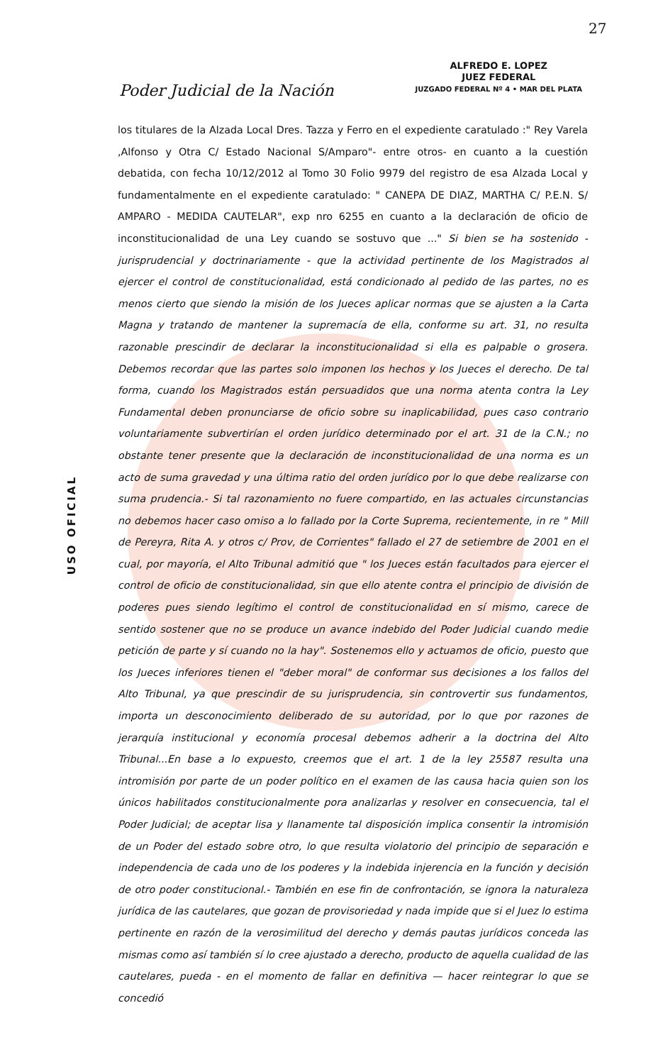27
USO OFICIAL
Poder Judicial de la Nación
ALFREDO E. LOPEZ
JUEZ FEDERAL
JUZGADO FEDERAL Nº 4 • MAR DEL PLATA
los titulares de la Alzada Local Dres. Tazza y Ferro en el expediente caratulado :" Rey Varela ,Alfonso y Otra C/ Estado Nacional S/Amparo"- entre otros- en cuanto a la cuestión debatida, con fecha 10/12/2012 al Tomo 30 Folio 9979 del registro de esa Alzada Local y fundamentalmente en el expediente caratulado: " CANEPA DE DIAZ, MARTHA C/ P.E.N. S/ AMPARO - MEDIDA CAUTELAR", exp nro 6255 en cuanto a la declaración de oficio de inconstitucionalidad de una Ley cuando se sostuvo que ..." Si bien se ha sostenido - jurisprudencial y doctrinariamente - que la actividad pertinente de los Magistrados al ejercer el control de constitucionalidad, está condicionado al pedido de las partes, no es menos cierto que siendo la misión de los Jueces aplicar normas que se ajusten a la Carta Magna y tratando de mantener la supremacía de ella, conforme su art. 31, no resulta razonable prescindir de declarar la inconstitucionalidad si ella es palpable o grosera. Debemos recordar que las partes solo imponen los hechos y los Jueces el derecho. De tal forma, cuando los Magistrados están persuadidos que una norma atenta contra la Ley Fundamental deben pronunciarse de oficio sobre su inaplicabilidad, pues caso contrario voluntariamente subvertirían el orden jurídico determinado por el art. 31 de la C.N.; no obstante tener presente que la declaración de inconstitucionalidad de una norma es un acto de suma gravedad y una última ratio del orden jurídico por lo que debe realizarse con suma prudencia.- Si tal razonamiento no fuere compartido, en las actuales circunstancias no debemos hacer caso omiso a lo fallado por la Corte Suprema, recientemente, in re " Mill de Pereyra, Rita A. y otros c/ Prov, de Corrientes" fallado el 27 de setiembre de 2001 en el cual, por mayoría, el Alto Tribunal admitió que " los Jueces están facultados para ejercer el control de oficio de constitucionalidad, sin que ello atente contra el principio de división de poderes pues siendo legítimo el control de constitucionalidad en sí mismo, carece de sentido sostener que no se produce un avance indebido del Poder Judicial cuando medie petición de parte y sí cuando no la hay". Sostenemos ello y actuamos de oficio, puesto que los Jueces inferiores tienen el "deber moral" de conformar sus decisiones a los fallos del Alto Tribunal, ya que prescindir de su jurisprudencia, sin controvertir sus fundamentos, importa un desconocimiento deliberado de su autoridad, por lo que por razones de jerarquía institucional y economía procesal debemos adherir a la doctrina del Alto Tribunal...En base a lo expuesto, creemos que el art. 1 de la ley 25587 resulta una intromisión por parte de un poder político en el examen de las causa hacia quien son los únicos habilitados constitucionalmente pora analizarlas y resolver en consecuencia, tal el Poder Judicial; de aceptar lisa y llanamente tal disposición implica consentir la intromisión de un Poder del estado sobre otro, lo que resulta violatorio del principio de separación e independencia de cada uno de los poderes y la indebida injerencia en la función y decisión de otro poder constitucional.- También en ese fin de confrontación, se ignora la naturaleza jurídica de las cautelares, que gozan de provisoriedad y nada impide que si el Juez lo estima pertinente en razón de la verosimilitud del derecho y demás pautas jurídicos conceda las mismas como así también sí lo cree ajustado a derecho, producto de aquella cualidad de las cautelares, pueda - en el momento de fallar en definitiva — hacer reintegrar lo que se concedió